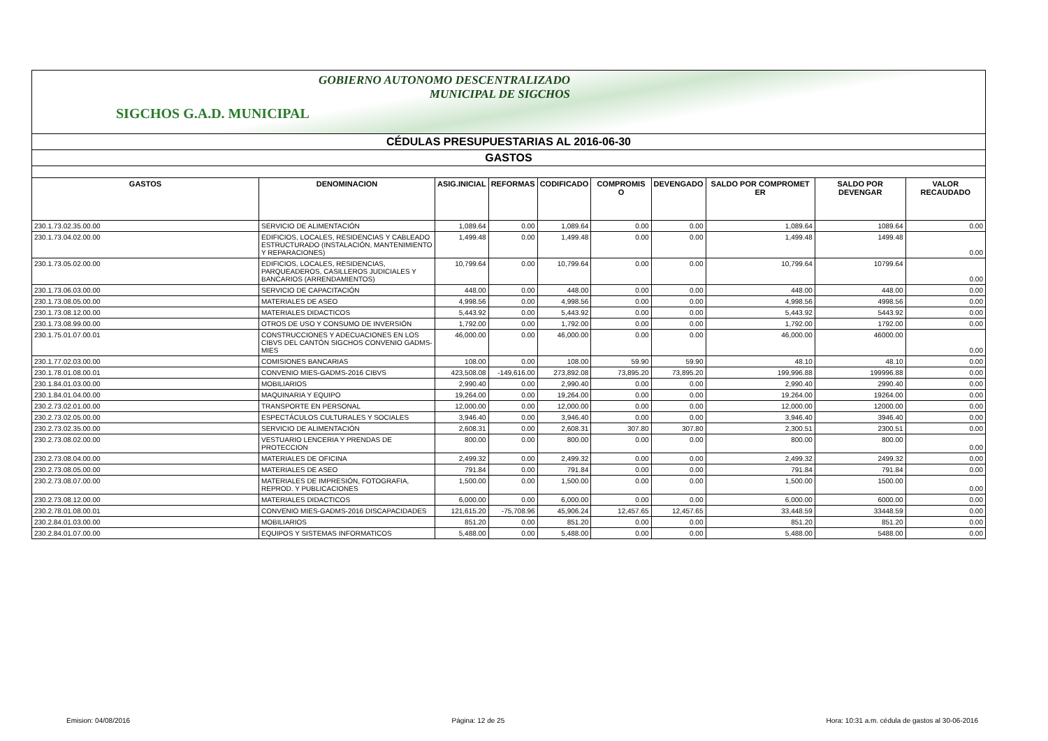GOBIERNO AUTONOMO DESCENTRALIZADO
MUNICIPAL DE SIGCHOS
SIGCHOS G.A.D. MUNICIPAL
| CÉDULAS PRESUPUESTARIAS AL 2016-06-30 | | | | | | | | | |
| GASTOS | | | | | | | | | |
| GASTOS | DENOMINACION | ASIG.INICIAL | REFORMAS | CODIFICADO | COMPROMIS O | DEVENGADO | SALDO POR COMPROMET ER | SALDO POR DEVENGAR | VALOR RECAUDADO |
| 230.1.73.02.35.00.00 | SERVICIO DE ALIMENTACIÓN | 1,089.64 | 0.00 | 1,089.64 | 0.00 | 0.00 | 1,089.64 | 1089.64 | 0.00 |
| 230.1.73.04.02.00.00 | EDIFICIOS, LOCALES, RESIDENCIAS Y CABLEADO ESTRUCTURADO (INSTALACIÓN, MANTENIMIENTO Y REPARACIONES) | 1,499.48 | 0.00 | 1,499.48 | 0.00 | 0.00 | 1,499.48 | 1499.48 | 0.00 |
| 230.1.73.05.02.00.00 | EDIFICIOS, LOCALES, RESIDENCIAS, PARQUEADEROS, CASILLEROS JUDICIALES Y BANCARIOS (ARRENDAMIENTOS) | 10,799.64 | 0.00 | 10,799.64 | 0.00 | 0.00 | 10,799.64 | 10799.64 | 0.00 |
| 230.1.73.06.03.00.00 | SERVICIO DE CAPACITACIÓN | 448.00 | 0.00 | 448.00 | 0.00 | 0.00 | 448.00 | 448.00 | 0.00 |
| 230.1.73.08.05.00.00 | MATERIALES DE ASEO | 4,998.56 | 0.00 | 4,998.56 | 0.00 | 0.00 | 4,998.56 | 4998.56 | 0.00 |
| 230.1.73.08.12.00.00 | MATERIALES DIDACTICOS | 5,443.92 | 0.00 | 5,443.92 | 0.00 | 0.00 | 5,443.92 | 5443.92 | 0.00 |
| 230.1.73.08.99.00.00 | OTROS DE USO Y CONSUMO DE INVERSIÓN | 1,792.00 | 0.00 | 1,792.00 | 0.00 | 0.00 | 1,792.00 | 1792.00 | 0.00 |
| 230.1.75.01.07.00.01 | CONSTRUCCIONES Y ADECUACIONES EN LOS CIBVS DEL CANTÓN SIGCHOS CONVENIO GADMS-MIES | 46,000.00 | 0.00 | 46,000.00 | 0.00 | 0.00 | 46,000.00 | 46000.00 | 0.00 |
| 230.1.77.02.03.00.00 | COMISIONES BANCARIAS | 108.00 | 0.00 | 108.00 | 59.90 | 59.90 | 48.10 | 48.10 | 0.00 |
| 230.1.78.01.08.00.01 | CONVENIO MIES-GADMS-2016 CIBVS | 423,508.08 | -149,616.00 | 273,892.08 | 73,895.20 | 73,895.20 | 199,996.88 | 199996.88 | 0.00 |
| 230.1.84.01.03.00.00 | MOBILIARIOS | 2,990.40 | 0.00 | 2,990.40 | 0.00 | 0.00 | 2,990.40 | 2990.40 | 0.00 |
| 230.1.84.01.04.00.00 | MAQUINARIA Y EQUIPO | 19,264.00 | 0.00 | 19,264.00 | 0.00 | 0.00 | 19,264.00 | 19264.00 | 0.00 |
| 230.2.73.02.01.00.00 | TRANSPORTE EN PERSONAL | 12,000.00 | 0.00 | 12,000.00 | 0.00 | 0.00 | 12,000.00 | 12000.00 | 0.00 |
| 230.2.73.02.05.00.00 | ESPECTÁCULOS CULTURALES Y SOCIALES | 3,946.40 | 0.00 | 3,946.40 | 0.00 | 0.00 | 3,946.40 | 3946.40 | 0.00 |
| 230.2.73.02.35.00.00 | SERVICIO DE ALIMENTACIÓN | 2,608.31 | 0.00 | 2,608.31 | 307.80 | 307.80 | 2,300.51 | 2300.51 | 0.00 |
| 230.2.73.08.02.00.00 | VESTUARIO LENCERIA Y PRENDAS DE PROTECCION | 800.00 | 0.00 | 800.00 | 0.00 | 0.00 | 800.00 | 800.00 | 0.00 |
| 230.2.73.08.04.00.00 | MATERIALES DE OFICINA | 2,499.32 | 0.00 | 2,499.32 | 0.00 | 0.00 | 2,499.32 | 2499.32 | 0.00 |
| 230.2.73.08.05.00.00 | MATERIALES DE ASEO | 791.84 | 0.00 | 791.84 | 0.00 | 0.00 | 791.84 | 791.84 | 0.00 |
| 230.2.73.08.07.00.00 | MATERIALES DE IMPRESIÓN, FOTOGRAFIA, REPROD. Y PUBLICACIONES | 1,500.00 | 0.00 | 1,500.00 | 0.00 | 0.00 | 1,500.00 | 1500.00 | 0.00 |
| 230.2.73.08.12.00.00 | MATERIALES DIDACTICOS | 6,000.00 | 0.00 | 6,000.00 | 0.00 | 0.00 | 6,000.00 | 6000.00 | 0.00 |
| 230.2.78.01.08.00.01 | CONVENIO MIES-GADMS-2016 DISCAPACIDADES | 121,615.20 | -75,708.96 | 45,906.24 | 12,457.65 | 12,457.65 | 33,448.59 | 33448.59 | 0.00 |
| 230.2.84.01.03.00.00 | MOBILIARIOS | 851.20 | 0.00 | 851.20 | 0.00 | 0.00 | 851.20 | 851.20 | 0.00 |
| 230.2.84.01.07.00.00 | EQUIPOS Y SISTEMAS INFORMATICOS | 5,488.00 | 0.00 | 5,488.00 | 0.00 | 0.00 | 5,488.00 | 5488.00 | 0.00 |
Emision: 04/08/2016 Página: 12 de 25 Hora: 10:31 a.m. cédula de gastos al 30-06-2016